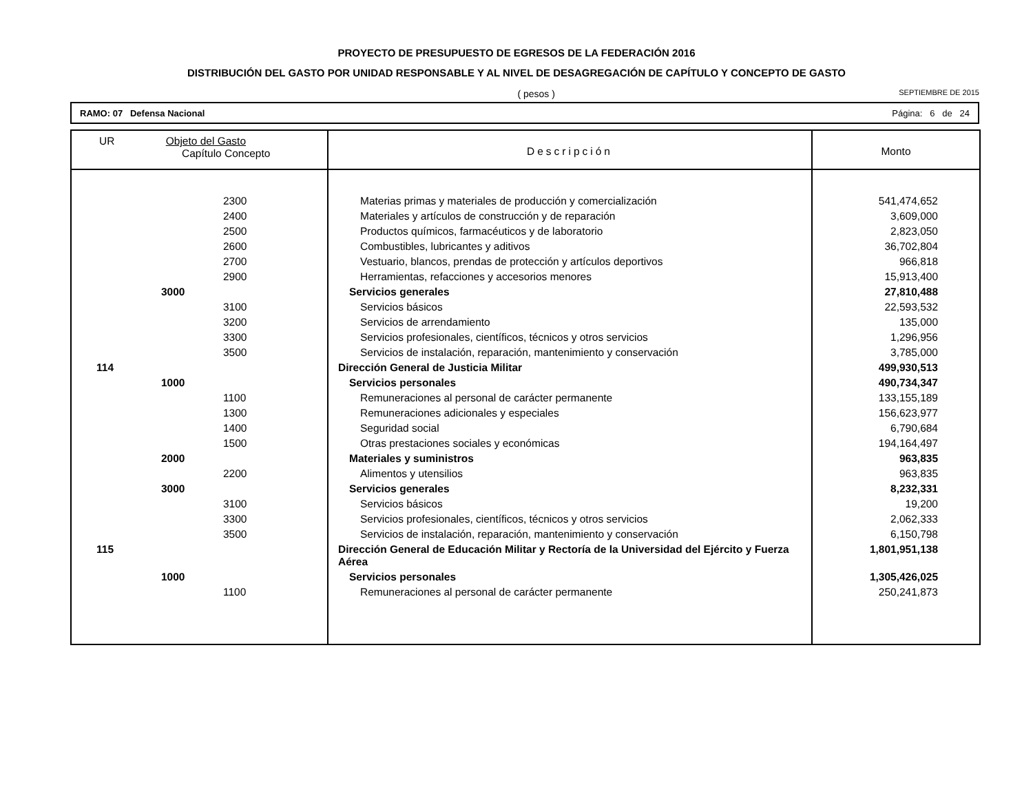PROYECTO DE PRESUPUESTO DE EGRESOS DE LA FEDERACIÓN 2016
DISTRIBUCIÓN DEL GASTO POR UNIDAD RESPONSABLE Y AL NIVEL DE DESAGREGACIÓN DE CAPÍTULO Y CONCEPTO DE GASTO
( pesos ) SEPTIEMBRE DE 2015
RAMO: 07 Defensa Nacional Página: 6 de 24
| UR Objeto del Gasto Capítulo Concepto | Descripción | Monto |
| --- | --- | --- |
| 2300 | Materias primas y materiales de producción y comercialización | 541,474,652 |
| 2400 | Materiales y artículos de construcción y de reparación | 3,609,000 |
| 2500 | Productos químicos, farmacéuticos y de laboratorio | 2,823,050 |
| 2600 | Combustibles, lubricantes y aditivos | 36,702,804 |
| 2700 | Vestuario, blancos, prendas de protección y artículos deportivos | 966,818 |
| 2900 | Herramientas, refacciones y accesorios menores | 15,913,400 |
| 3000 | Servicios generales | 27,810,488 |
| 3100 | Servicios básicos | 22,593,532 |
| 3200 | Servicios de arrendamiento | 135,000 |
| 3300 | Servicios profesionales, científicos, técnicos y otros servicios | 1,296,956 |
| 3500 | Servicios de instalación, reparación, mantenimiento y conservación | 3,785,000 |
| 114 | Dirección General de Justicia Militar | 499,930,513 |
| 1000 | Servicios personales | 490,734,347 |
| 1100 | Remuneraciones al personal de carácter permanente | 133,155,189 |
| 1300 | Remuneraciones adicionales y especiales | 156,623,977 |
| 1400 | Seguridad social | 6,790,684 |
| 1500 | Otras prestaciones sociales y económicas | 194,164,497 |
| 2000 | Materiales y suministros | 963,835 |
| 2200 | Alimentos y utensilios | 963,835 |
| 3000 | Servicios generales | 8,232,331 |
| 3100 | Servicios básicos | 19,200 |
| 3300 | Servicios profesionales, científicos, técnicos y otros servicios | 2,062,333 |
| 3500 | Servicios de instalación, reparación, mantenimiento y conservación | 6,150,798 |
| 115 | Dirección General de Educación Militar y Rectoría de la Universidad del Ejército y Fuerza Aérea | 1,801,951,138 |
| 1000 | Servicios personales | 1,305,426,025 |
| 1100 | Remuneraciones al personal de carácter permanente | 250,241,873 |